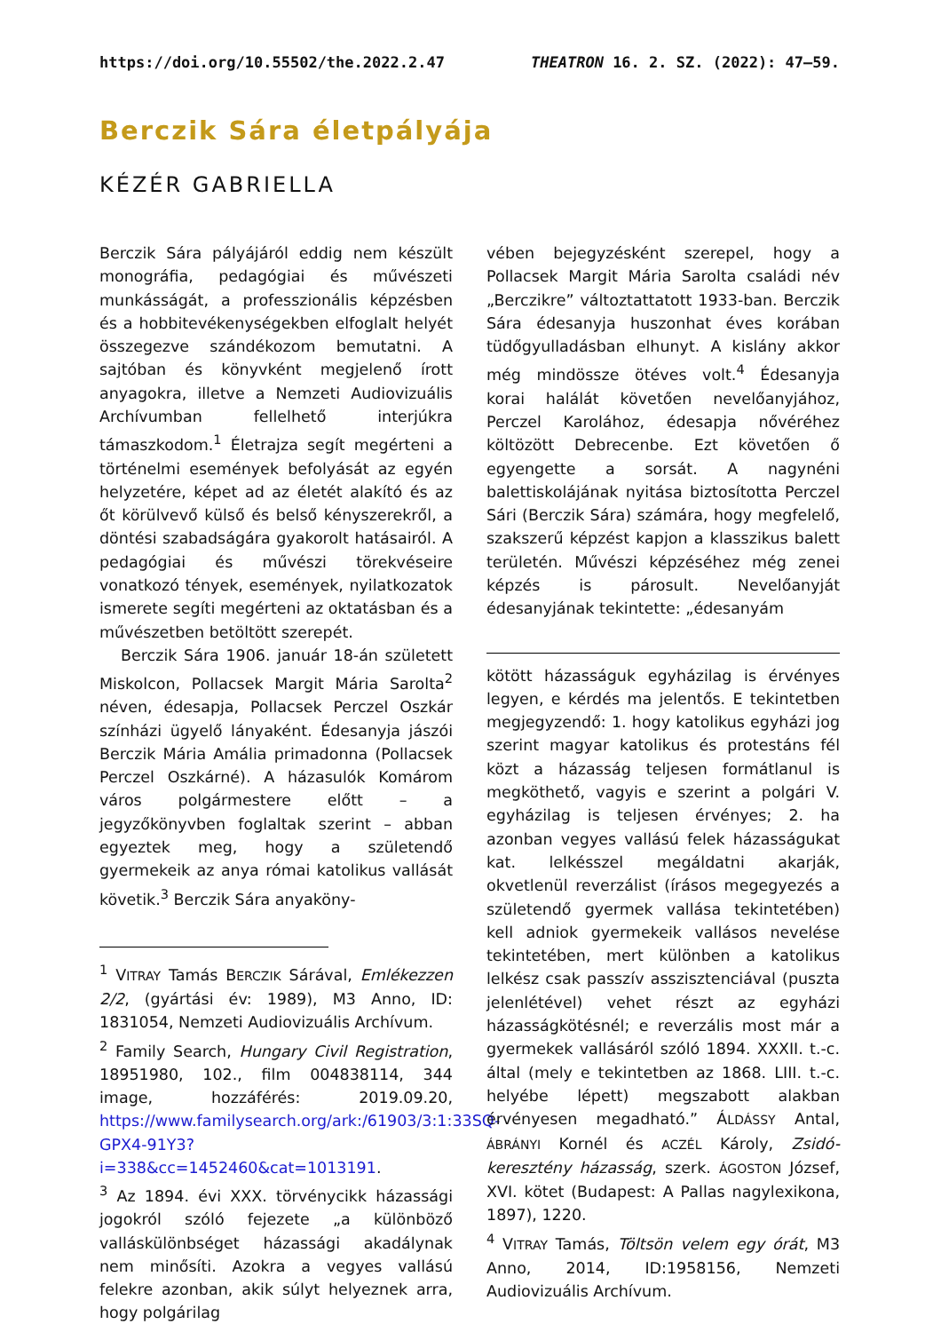https://doi.org/10.55502/the.2022.2.47 THEATRON 16. 2. SZ. (2022): 47–59.
Berczik Sára életpályája
KÉZÉR GABRIELLA
Berczik Sára pályájáról eddig nem készült monográfia, pedagógiai és művészeti munkásságát, a professzionális képzésben és a hobbitevékenységekben elfoglalt helyét összegezve szándékozom bemutatni. A sajtóban és könyvként megjelenő írott anyagokra, illetve a Nemzeti Audiovizuális Archívumban fellelhető interjúkra támaszkodom.<sup>1</sup> Életrajza segít megérteni a történelmi események befolyását az egyén helyzetére, képet ad az életét alakító és az őt körülvevő külső és belső kényszerekről, a döntési szabadságára gyakorolt hatásairól. A pedagógiai és művészi törekvéseire vonatkozó tények, események, nyilatkozatok ismerete segíti megérteni az oktatásban és a művészetben betöltött szerepét.
Berczik Sára 1906. január 18-án született Miskolcon, Pollacsek Margit Mária Sarolta<sup>2</sup> néven, édesapja, Pollacsek Perczel Oszkár színházi ügyelő lányaként. Édesanyja jászói Berczik Mária Amália primadonna (Pollacsek Perczel Oszkárné). A házasulók Komárom város polgármestere előtt – a jegyzőkönyvben foglaltak szerint – abban egyeztek meg, hogy a születendő gyermekeik az anya római katolikus vallását követik.<sup>3</sup> Berczik Sára anyaköny-
<sup>1</sup> VITRAY Tamás BERCZIK Sárával, Emlékezzen 2/2, (gyártási év: 1989), M3 Anno, ID: 1831054, Nemzeti Audiovizuális Archívum.
<sup>2</sup> Family Search, Hungary Civil Registration, 18951980, 102., film 004838114, 344 image, hozzáférés: 2019.09.20, https://www.familysearch.org/ark:/61903/3:1:33SQ-GPX4-91Y3?i=338&cc=1452460&cat=1013191.
<sup>3</sup> Az 1894. évi XXX. törvénycikk házassági jogokról szóló fejezete „a különböző valláskülönbséget házassági akadálynak nem minősíti. Azokra a vegyes vallású felekre azonban, akik súlyt helyeznek arra, hogy polgárilag
vében bejegyzésként szerepel, hogy a Pollacsek Margit Mária Sarolta családi név „Berczikre” változtattatott 1933-ban. Berczik Sára édesanyja huszonhat éves korában tüdőgyulladásban elhunyt. A kislány akkor még mindössze ötéves volt.<sup>4</sup> Édesanyja korai halálát követően nevelőanyjához, Perczel Karolához, édesapja nővéréhez költözött Debrecenbe. Ezt követően ő egyengette a sorsát. A nagynéni balettiskolájának nyitása biztosította Perczel Sári (Berczik Sára) számára, hogy megfelelő, szakszerű képzést kapjon a klasszikus balett területén. Művészi képzéséhez még zenei képzés is párosult. Nevelőanyját édesanyjának tekintette: „édesanyám
kötött házasságuk egyházilag is érvényes legyen, e kérdés ma jelentős. E tekintetben megjegyzendő: 1. hogy katolikus egyházi jog szerint magyar katolikus és protestáns fél közt a házasság teljesen formátlanul is megköthető, vagyis e szerint a polgári V. egyházilag is teljesen érvényes; 2. ha azonban vegyes vallású felek házasságukat kat. lelkésszel megáldatni akarják, okvetlenül reverzálist (írásos megegyezés a születendő gyermek vallása tekintetében) kell adniok gyermekeik vallásos nevelése tekintetében, mert különben a katolikus lelkész csak passzív asszisztenciával (puszta jelenlétével) vehet részt az egyházi házasságkötésnél; e reverzális most már a gyermekek vallásáról szóló 1894. XXXII. t.-c. által (mely e tekintetben az 1868. LIII. t.-c. helyébe lépett) megszabott alakban érvényesen megadható.” ÁLDÁSSY Antal, ÁBRÁNYI Kornél és ACZÉL Károly, Zsidó-keresztény házasság, szerk. ÁGOSTON József, XVI. kötet (Budapest: A Pallas nagylexikona, 1897), 1220.
<sup>4</sup> VITRAY Tamás, Töltsön velem egy órát, M3 Anno, 2014, ID:1958156, Nemzeti Audiovizuális Archívum.